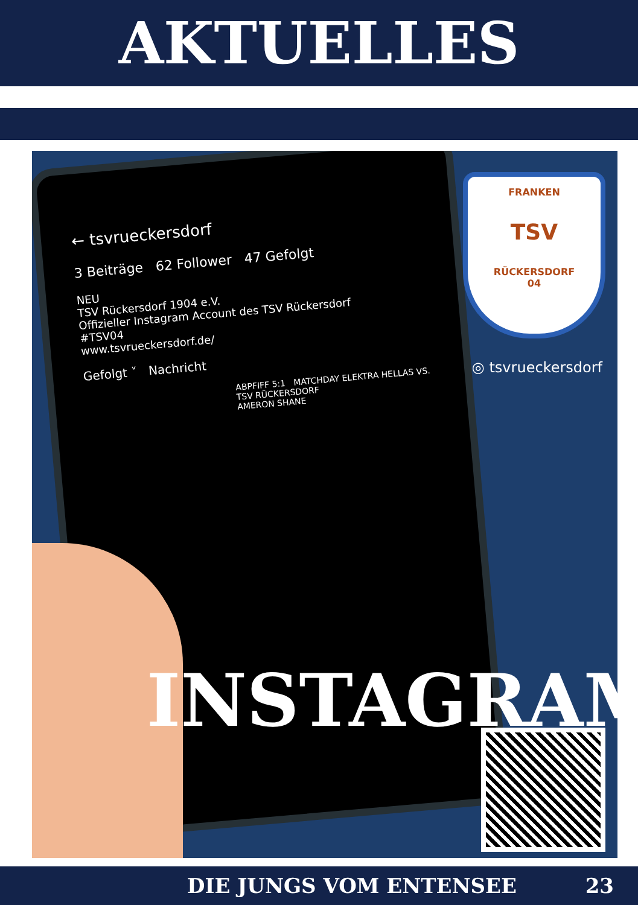AKTUELLES
← tsvrueckersdorf
3 Beiträge 62 Follower 47 Gefolgt
NEU
TSV Rückersdorf 1904 e.V.
Offizieller Instagram Account des TSV Rückersdorf
#TSV04
www.tsvrueckersdorf.de/
Gefolgt ˅ Nachricht
ABPFIFF 5:1 MATCHDAY ELEKTRA HELLAS VS. TSV RÜCKERSDORF
AMERON SHANE
FRANKEN
TSV
RÜCKERSDORF
04
◎ tsvrueckersdorf
INSTAGRAM
DIE JUNGS VOM ENTENSEE 23